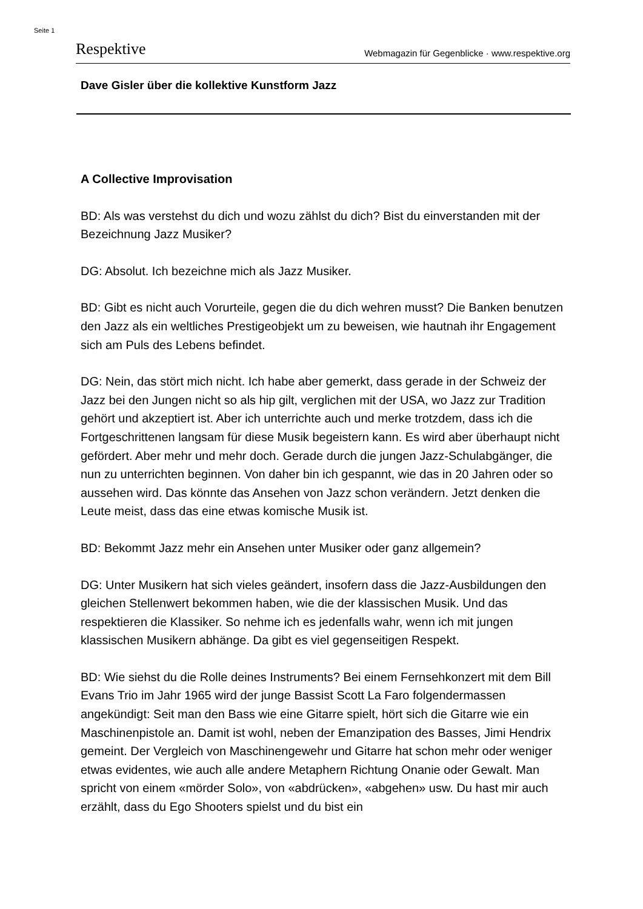Seite 1
Respektive Webmagazin für Gegenblicke · www.respektive.org
Dave Gisler über die kollektive Kunstform Jazz
A Collective Improvisation
BD: Als was verstehst du dich und wozu zählst du dich? Bist du einverstanden mit der Bezeichnung Jazz Musiker?
DG: Absolut. Ich bezeichne mich als Jazz Musiker.
BD: Gibt es nicht auch Vorurteile, gegen die du dich wehren musst? Die Banken benutzen den Jazz als ein weltliches Prestigeobjekt um zu beweisen, wie hautnah ihr Engagement sich am Puls des Lebens befindet.
DG: Nein, das stört mich nicht. Ich habe aber gemerkt, dass gerade in der Schweiz der Jazz bei den Jungen nicht so als hip gilt, verglichen mit der USA, wo Jazz zur Tradition gehört und akzeptiert ist. Aber ich unterrichte auch und merke trotzdem, dass ich die Fortgeschrittenen langsam für diese Musik begeistern kann. Es wird aber überhaupt nicht gefördert. Aber mehr und mehr doch. Gerade durch die jungen Jazz-Schulabgänger, die nun zu unterrichten beginnen. Von daher bin ich gespannt, wie das in 20 Jahren oder so aussehen wird. Das könnte das Ansehen von Jazz schon verändern. Jetzt denken die Leute meist, dass das eine etwas komische Musik ist.
BD: Bekommt Jazz mehr ein Ansehen unter Musiker oder ganz allgemein?
DG: Unter Musikern hat sich vieles geändert, insofern dass die Jazz-Ausbildungen den gleichen Stellenwert bekommen haben, wie die der klassischen Musik. Und das respektieren die Klassiker. So nehme ich es jedenfalls wahr, wenn ich mit jungen klassischen Musikern abhänge. Da gibt es viel gegenseitigen Respekt.
BD: Wie siehst du die Rolle deines Instruments? Bei einem Fernsehkonzert mit dem Bill Evans Trio im Jahr 1965 wird der junge Bassist Scott La Faro folgendermassen angekündigt: Seit man den Bass wie eine Gitarre spielt, hört sich die Gitarre wie ein Maschinenpistole an. Damit ist wohl, neben der Emanzipation des Basses, Jimi Hendrix gemeint. Der Vergleich von Maschinengewehr und Gitarre hat schon mehr oder weniger etwas evidentes, wie auch alle andere Metaphern Richtung Onanie oder Gewalt. Man spricht von einem «mörder Solo», von «abdrücken», «abgehen» usw. Du hast mir auch erzählt, dass du Ego Shooters spielst und du bist ein